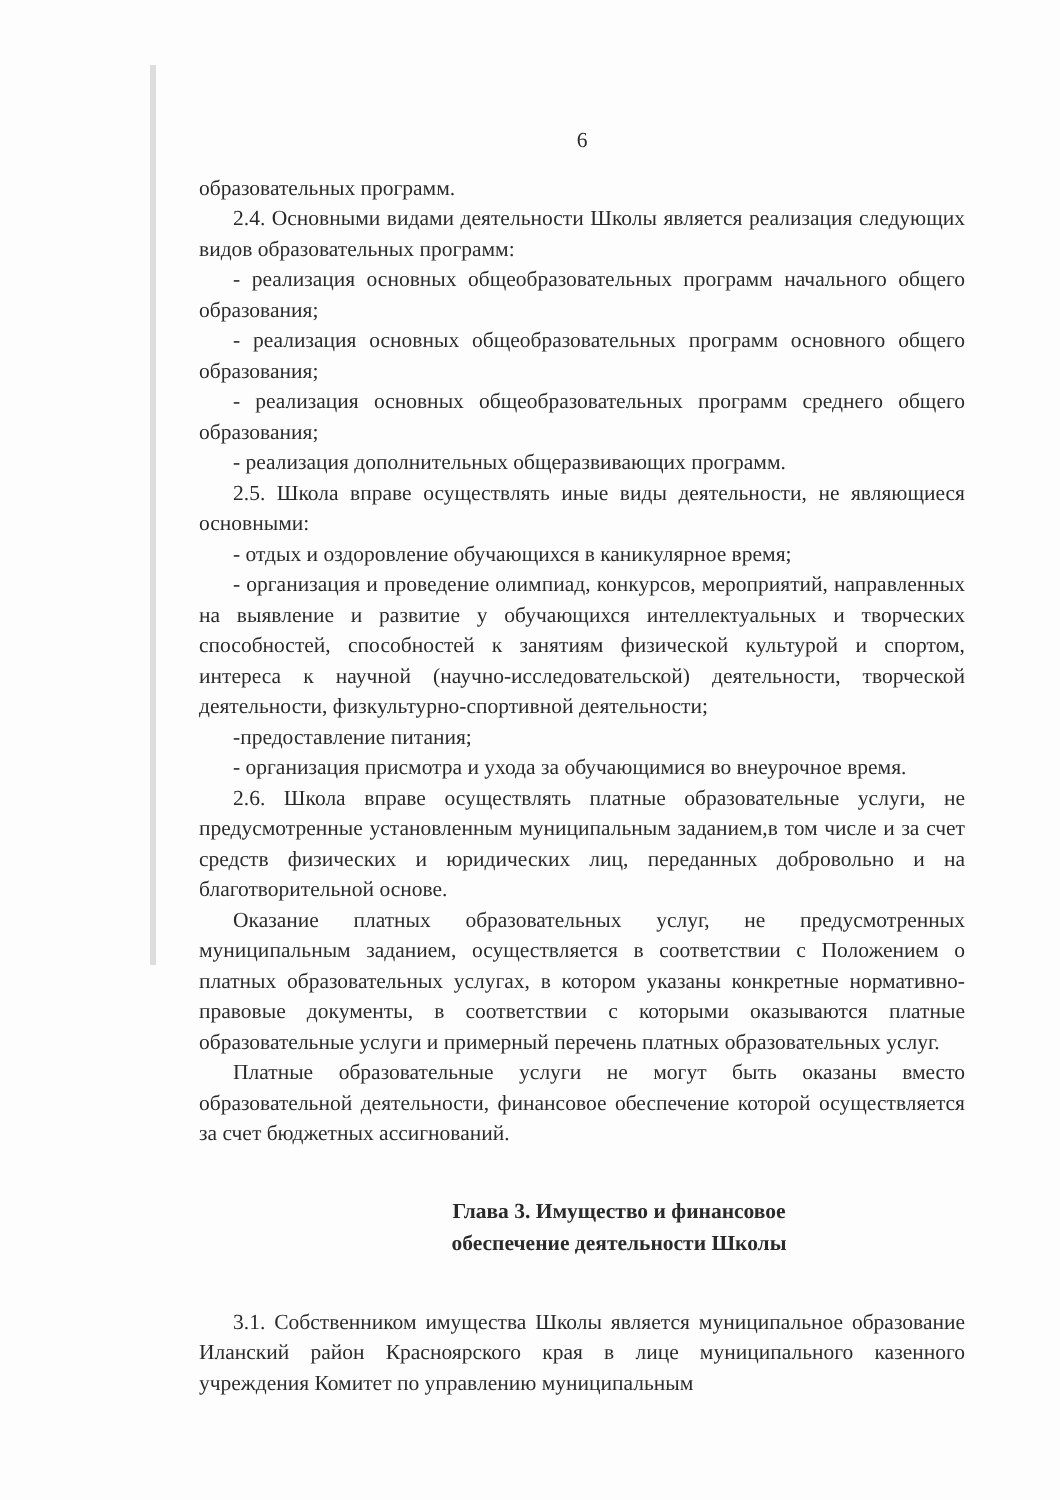6
образовательных программ.
2.4. Основными видами деятельности Школы является реализация следующих видов образовательных программ:
- реализация основных общеобразовательных программ начального общего образования;
- реализация основных общеобразовательных программ основного общего образования;
- реализация основных общеобразовательных программ среднего общего образования;
- реализация дополнительных общеразвивающих программ.
2.5. Школа вправе осуществлять иные виды деятельности, не являющиеся основными:
- отдых и оздоровление обучающихся в каникулярное время;
- организация и проведение олимпиад, конкурсов, мероприятий, направленных на выявление и развитие у обучающихся интеллектуальных и творческих способностей, способностей к занятиям физической культурой и спортом, интереса к научной (научно-исследовательской) деятельности, творческой деятельности, физкультурно-спортивной деятельности;
-предоставление питания;
- организация присмотра и ухода за обучающимися во внеурочное время.
2.6. Школа вправе осуществлять платные образовательные услуги, не предусмотренные установленным муниципальным заданием,в том числе и за счет средств физических и юридических лиц, переданных добровольно и на благотворительной основе.
Оказание платных образовательных услуг, не предусмотренных муниципальным заданием, осуществляется в соответствии с Положением о платных образовательных услугах, в котором указаны конкретные нормативно-правовые документы, в соответствии с которыми оказываются платные образовательные услуги и примерный перечень платных образовательных услуг.
Платные образовательные услуги не могут быть оказаны вместо образовательной деятельности, финансовое обеспечение которой осуществляется за счет бюджетных ассигнований.
Глава 3. Имущество и финансовое обеспечение деятельности Школы
3.1. Собственником имущества Школы является муниципальное образование Иланский район Красноярского края в лице муниципального казенного учреждения Комитет по управлению муниципальным